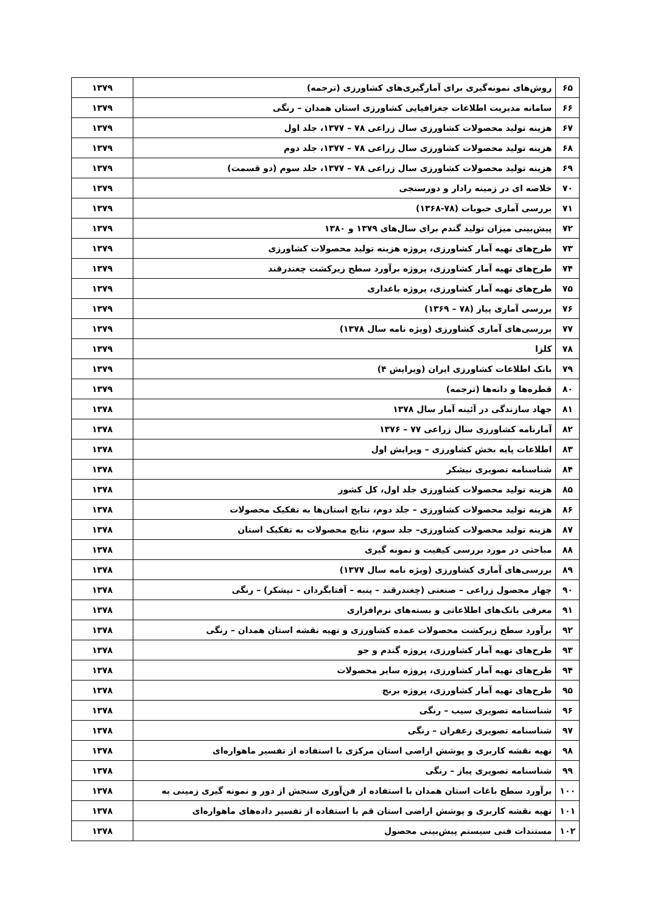| ۶۵ | روش‌های نمونه‌گیری برای آمارگیری‌های کشاورزی (ترجمه) | ۱۳۷۹ |
| ۶۶ | سامانه مدیریت اطلاعات جغرافیایی کشاورزی استان همدان – رنگی | ۱۳۷۹ |
| ۶۷ | هزینه تولید محصولات کشاورزی سال زراعی ۷۸ – ۱۳۷۷، جلد اول | ۱۳۷۹ |
| ۶۸ | هزینه تولید محصولات کشاورزی سال زراعی ۷۸ – ۱۳۷۷، جلد دوم | ۱۳۷۹ |
| ۶۹ | هزینه تولید محصولات کشاورزی سال زراعی ۷۸ – ۱۳۷۷، جلد سوم (دو قسمت) | ۱۳۷۹ |
| ۷۰ | خلاصه ای در زمینه رادار و دورسنجی | ۱۳۷۹ |
| ۷۱ | بررسی آماری حبوبات (۷۸-۱۳۶۸) | ۱۳۷۹ |
| ۷۲ | پیش‌بینی میزان تولید گندم برای سال‌های ۱۳۷۹ و ۱۳۸۰ | ۱۳۷۹ |
| ۷۳ | طرح‌های تهیه آمار کشاورزی، پروژه هزینه تولید محصولات کشاورزی | ۱۳۷۹ |
| ۷۴ | طرح‌های تهیه آمار کشاورزی، پروژه برآورد سطح زیرکشت چغندرقند | ۱۳۷۹ |
| ۷۵ | طرح‌های تهیه آمار کشاورزی، پروژه باغداری | ۱۳۷۹ |
| ۷۶ | بررسی آماری پیاز (۷۸ – ۱۳۶۹) | ۱۳۷۹ |
| ۷۷ | بررسی‌های آماری کشاورزی (ویژه نامه سال ۱۳۷۸) | ۱۳۷۹ |
| ۷۸ | کلزا | ۱۳۷۹ |
| ۷۹ | بانک اطلاعات کشاورزی ایران (ویرایش ۴) | ۱۳۷۹ |
| ۸۰ | قطره‌ها و دانه‌ها (ترجمه) | ۱۳۷۹ |
| ۸۱ | جهاد سازندگی در آئینه آمار سال ۱۳۷۸ | ۱۳۷۸ |
| ۸۲ | آمارنامه کشاورزی سال زراعی ۷۷ – ۱۳۷۶ | ۱۳۷۸ |
| ۸۳ | اطلاعات پایه بخش کشاورزی – ویرایش اول | ۱۳۷۸ |
| ۸۴ | شناسنامه تصویری نیشکر | ۱۳۷۸ |
| ۸۵ | هزینه تولید محصولات کشاورزی جلد اول، کل کشور | ۱۳۷۸ |
| ۸۶ | هزینه تولید محصولات کشاورزی – جلد دوم، نتایج استان‌ها به تفکیک محصولات | ۱۳۷۸ |
| ۸۷ | هزینه تولید محصولات کشاورزی– جلد سوم، نتایج محصولات به تفکیک استان | ۱۳۷۸ |
| ۸۸ | مباحثی در مورد بررسی کیفیت و نمونه گیری | ۱۳۷۸ |
| ۸۹ | بررسی‌های آماری کشاورزی (ویژه نامه سال ۱۳۷۷) | ۱۳۷۸ |
| ۹۰ | چهار محصول زراعی – صنعتی (چغندرقند – پنبه – آفتابگردان – نیشکر) – رنگی | ۱۳۷۸ |
| ۹۱ | معرفی بانک‌های اطلاعاتی و بسته‌های نرم‌افزاری | ۱۳۷۸ |
| ۹۲ | برآورد سطح زیرکشت محصولات عمده کشاورزی و تهیه نقشه استان همدان – رنگی | ۱۳۷۸ |
| ۹۳ | طرح‌های تهیه آمار کشاورزی، پروژه گندم و جو | ۱۳۷۸ |
| ۹۴ | طرح‌های تهیه آمار کشاورزی، پروژه سایر محصولات | ۱۳۷۸ |
| ۹۵ | طرح‌های تهیه آمار کشاورزی، پروژه برنج | ۱۳۷۸ |
| ۹۶ | شناسنامه تصویری سیب – رنگی | ۱۳۷۸ |
| ۹۷ | شناسنامه تصویری زعفران – رنگی | ۱۳۷۸ |
| ۹۸ | تهیه نقشه کاربری و پوشش اراضی استان مرکزی با استفاده از تفسیر ماهواره‌ای | ۱۳۷۸ |
| ۹۹ | شناسنامه تصویری پیاز – رنگی | ۱۳۷۸ |
| ۱۰۰ | برآورد سطح باغات استان همدان با استفاده از فن‌آوری سنجش از دور و نمونه گیری زمینی به | ۱۳۷۸ |
| ۱۰۱ | تهیه نقشه کاربری و پوشش اراضی استان قم با استفاده از تفسیر داده‌های ماهواره‌ای | ۱۳۷۸ |
| ۱۰۲ | مستندات فنی سیستم پیش‌بینی محصول | ۱۳۷۸ |